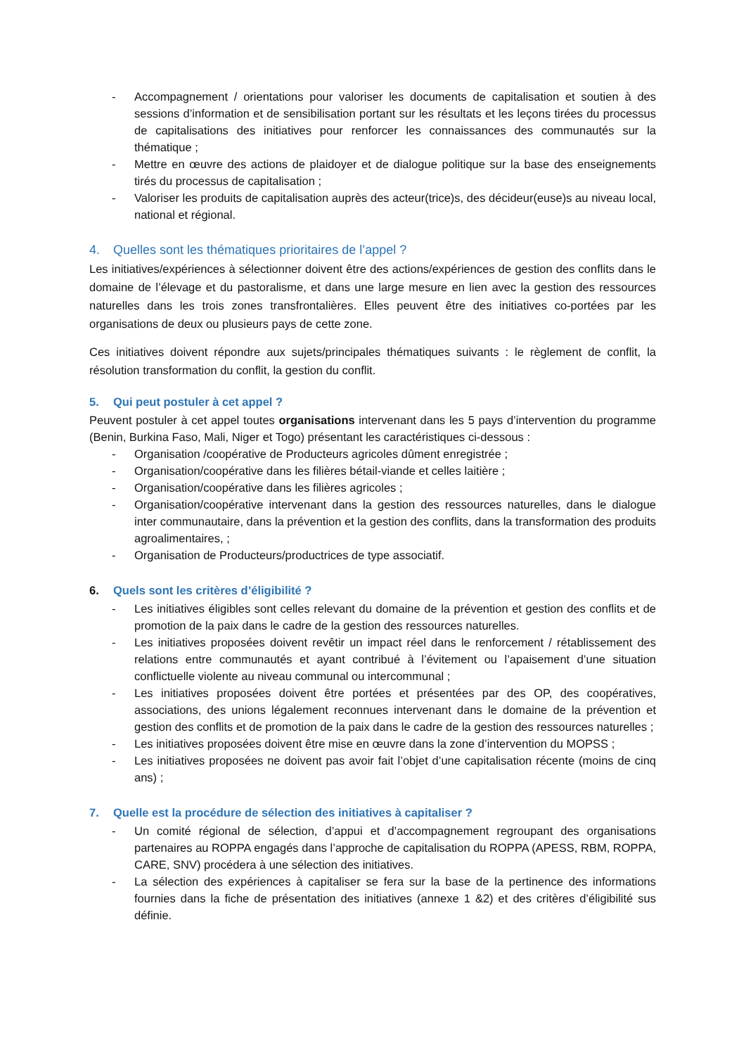- Accompagnement / orientations pour valoriser les documents de capitalisation et soutien à des sessions d’information et de sensibilisation portant sur les résultats et les leçons tirées du processus de capitalisations des initiatives pour renforcer les connaissances des communautés sur la thématique ;
- Mettre en œuvre des actions de plaidoyer et de dialogue politique sur la base des enseignements tirés du processus de capitalisation ;
- Valoriser les produits de capitalisation auprès des acteur(trice)s, des décideur(euse)s au niveau local, national et régional.
4. Quelles sont les thématiques prioritaires de l’appel ?
Les initiatives/expériences à sélectionner doivent être des actions/expériences de gestion des conflits dans le domaine de l’élevage et du pastoralisme, et dans une large mesure en lien avec la gestion des ressources naturelles dans les trois zones transfrontalières. Elles peuvent être des initiatives co-portées par les organisations de deux ou plusieurs pays de cette zone.
Ces initiatives doivent répondre aux sujets/principales thématiques suivants : le règlement de conflit, la résolution transformation du conflit, la gestion du conflit.
5. Qui peut postuler à cet appel ?
Peuvent postuler à cet appel toutes organisations intervenant dans les 5 pays d’intervention du programme (Benin, Burkina Faso, Mali, Niger et Togo) présentant les caractéristiques ci-dessous :
- Organisation /coopérative de Producteurs agricoles dûment enregistrée ;
- Organisation/coopérative dans les filières bétail-viande et celles laitière ;
- Organisation/coopérative dans les filières agricoles ;
- Organisation/coopérative intervenant dans la gestion des ressources naturelles, dans le dialogue inter communautaire, dans la prévention et la gestion des conflits, dans la transformation des produits agroalimentaires, ;
- Organisation de Producteurs/productrices de type associatif.
6. Quels sont les critères d’éligibilité ?
- Les initiatives éligibles sont celles relevant du domaine de la prévention et gestion des conflits et de promotion de la paix dans le cadre de la gestion des ressources naturelles.
- Les initiatives proposées doivent revêtir un impact réel dans le renforcement / rétablissement des relations entre communautés et ayant contribué à l’évitement ou l’apaisement d’une situation conflictuelle violente au niveau communal ou intercommunal ;
- Les initiatives proposées doivent être portées et présentées par des OP, des coopératives, associations, des unions légalement reconnues intervenant dans le domaine de la prévention et gestion des conflits et de promotion de la paix dans le cadre de la gestion des ressources naturelles ;
- Les initiatives proposées doivent être mise en œuvre dans la zone d’intervention du MOPSS ;
- Les initiatives proposées ne doivent pas avoir fait l’objet d’une capitalisation récente (moins de cinq ans) ;
7. Quelle est la procédure de sélection des initiatives à capitaliser ?
- Un comité régional de sélection, d’appui et d’accompagnement regroupant des organisations partenaires au ROPPA engagés dans l’approche de capitalisation du ROPPA (APESS, RBM, ROPPA, CARE, SNV) procédera à une sélection des initiatives.
- La sélection des expériences à capitaliser se fera sur la base de la pertinence des informations fournies dans la fiche de présentation des initiatives (annexe 1 &2) et des critères d’éligibilité sus définie.